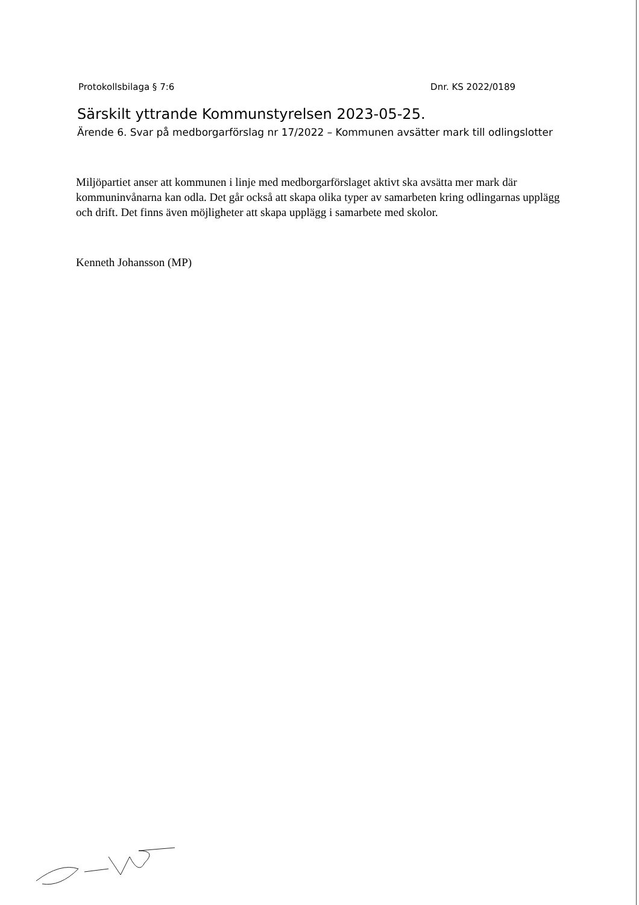Protokollsbilaga § 7:6 Dnr. KS 2022/0189
Särskilt yttrande Kommunstyrelsen 2023-05-25.
Ärende 6. Svar på medborgarförslag nr 17/2022 – Kommunen avsätter mark till odlingslotter
Miljöpartiet anser att kommunen i linje med medborgarförslaget aktivt ska avsätta mer mark där kommuninvånarna kan odla. Det går också att skapa olika typer av samarbeten kring odlingarnas upplägg och drift. Det finns även möjligheter att skapa upplägg i samarbete med skolor.
Kenneth Johansson (MP)